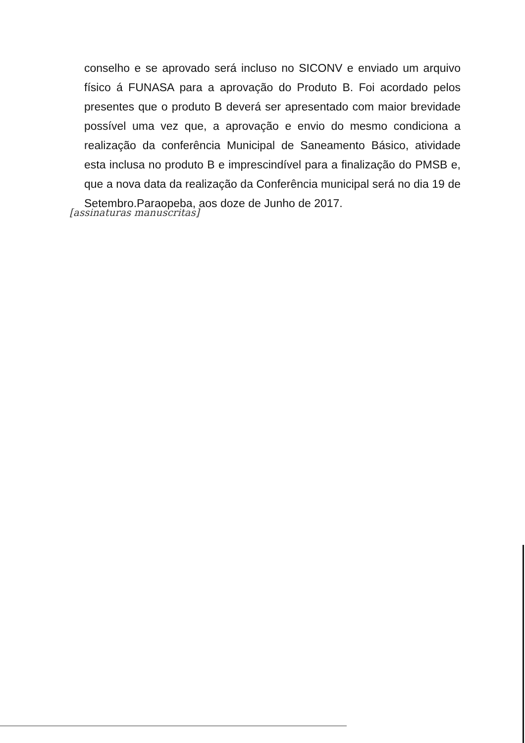conselho e se aprovado será incluso no SICONV e enviado um arquivo físico á FUNASA para a aprovação do Produto B. Foi acordado pelos presentes que o produto B deverá ser apresentado com maior brevidade possível uma vez que, a aprovação e envio do mesmo condiciona a realização da conferência Municipal de Saneamento Básico, atividade esta inclusa no produto B e imprescindível para a finalização do PMSB e, que a nova data da realização da Conferência municipal será no dia 19 de Setembro.Paraopeba, aos doze de Junho de 2017.
[assinaturas manuscritas]